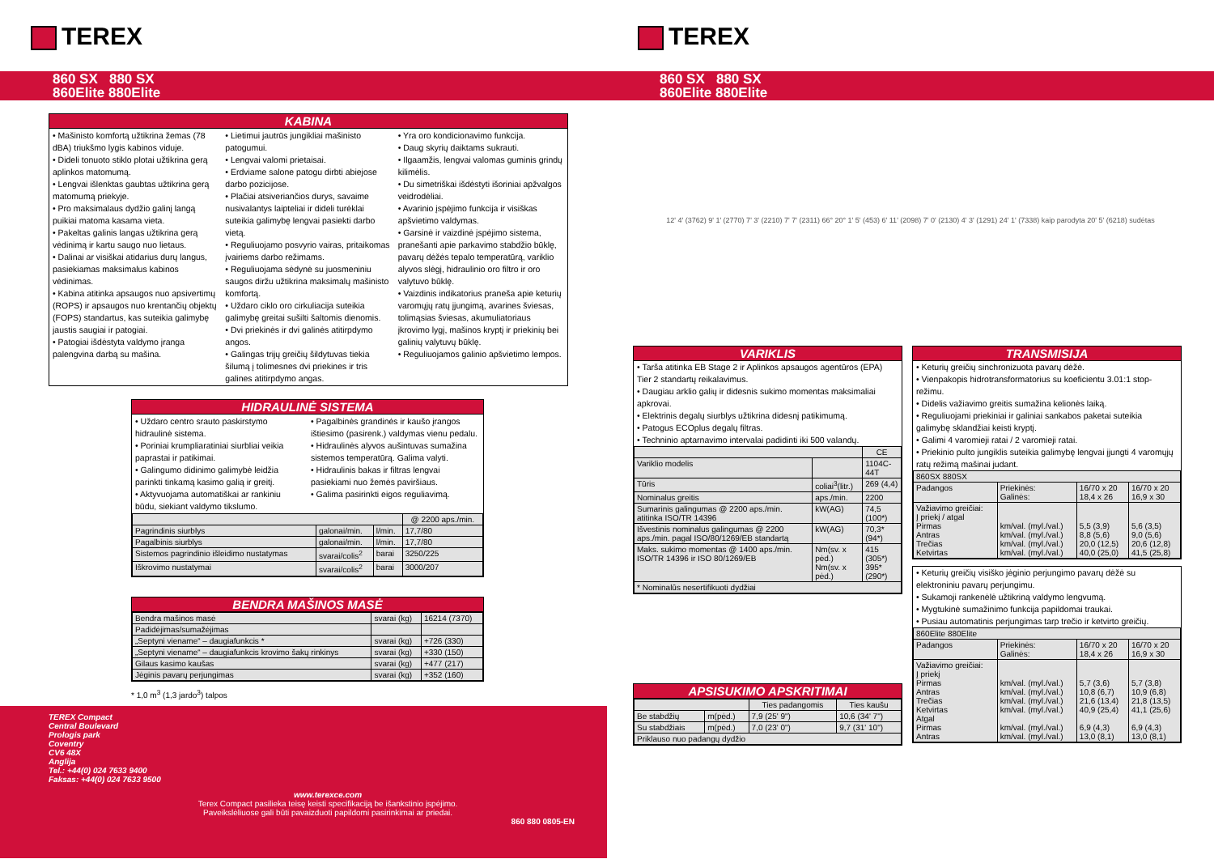TEREX
860 SX 880 SX
860Elite 880Elite
KABINA
• Mašinisto komfortą užtikrina žemas (78 dBA) triukšmo lygis kabinos viduje.
• Dideli tonuoto stiklo plotai užtikrina gerą aplinkos matomumą.
• Lengvai išlenktas gaubtas užtikrina gerą matomumą priekyje.
• Pro maksimalaus dydžio galinį langą puikiai matoma kasama vieta.
• Pakeltas galinis langas užtikrina gerą vėdinimą ir kartu saugo nuo lietaus.
• Dalinai ar visiškai atidarius durų langus, pasiekiamas maksimalus kabinos vėdinimas.
• Kabina atitinka apsaugos nuo apsivertimų (ROPS) ir apsaugos nuo krentančių objektų (FOPS) standartus, kas suteikia galimybę jaustis saugiai ir patogiai.
• Patogiai išdėstyta valdymo įranga palengvina darbą su mašina.
• Lietimui jautrūs jungikliai mašinisto patogumui.
• Lengvai valomi prietaisai.
• Erdviame salone patogu dirbti abiejose darbo pozicijose.
• Plačiai atsiveriančios durys, savaime nusivalantys laipteliai ir dideli turėklai suteikia galimybę lengvai pasiekti darbo vietą.
• Reguliuojamo posvyrio vairas, pritaikomas įvairiems darbo režimams.
• Reguliuojama sėdynė su juosmeniniu saugos diržu užtikrina maksimalų mašinisto komfortą.
• Uždaro ciklo oro cirkuliacija suteikia galimybę greitai sušilti šaltomis dienomis.
• Dvi priekinės ir dvi galinės atitirpdymo angos.
• Galingas trijų greičių šildytuvas tiekia šilumą į tolimesnes dvi priekines ir tris galines atitirpdymo angas.
• Yra oro kondicionavimo funkcija.
• Daug skyrių daiktams sukrauti.
• Ilgaamžis, lengvai valomas guminis grindų kilimėlis.
• Du simetriškai išdėstyti išoriniai apžvalgos veidrodėliai.
• Avarinio įspėjimo funkcija ir visiškas apšvietimo valdymas.
• Garsinė ir vaizdinė įspėjimo sistema, pranešanti apie parkavimo stabdžio būklę, pavarų dėžės tepalo temperatūrą, variklio alyvos slėgį, hidraulinio oro filtro ir oro valytuvo būklę.
• Vaizdinis indikatorius praneša apie keturių varomųjų ratų įjungimą, avarines šviesas, tolimąsias šviesas, akumuliatoriaus įkrovimo lygį, mašinos kryptį ir priekinių bei galinių valytuvų būklę.
• Reguliuojamos galinio apšvietimo lempos.
HIDRAULINĖ SISTEMA
• Uždaro centro srauto paskirstymo hidraulinė sistema.
• Poriniai krumpliaratiniai siurbliai veikia paprastai ir patikimai.
• Galingumo didinimo galimybė leidžia parinkti tinkamą kasimo galią ir greitį.
• Aktyvuojama automatiškai ar rankiniu būdu, siekiant valdymo tikslumo.
• Pagalbinės grandinės ir kaušo įrangos ištiesimo (pasirenk.) valdymas vienu pedalu.
• Hidraulinės alyvos aušintuvas sumažina sistemos temperatūrą. Galima valyti.
• Hidraulinis bakas ir filtras lengvai pasiekiami nuo žemės paviršiaus.
• Galima pasirinkti eigos reguliavimą.
| | | | @ 2200 aps./min. |
| --- | --- | --- | --- |
| Pagrindinis siurblys | galonai/min. | l/min. | 17,7/80 |
| Pagalbinis siurblys | galonai/min. | l/min. | 17,7/80 |
| Sistemos pagrindinio išleidimo nustatymas | svarai/colis<sup>2</sup> | barai | 3250/225 |
| Iškrovimo nustatymai | svarai/colis<sup>2</sup> | barai | 3000/207 |
BENDRA MAŠINOS MASĖ
| Bendra mašinos masė | svarai (kg) | 16214 (7370) |
| Padidėjimas/sumažėjimas | | |
| „Septyni viename“ – daugiafunkcis * | svarai (kg) | +726 (330) |
| „Septyni viename“ – daugiafunkcis krovimo šakų rinkinys | svarai (kg) | +330 (150) |
| Gilaus kasimo kaušas | svarai (kg) | +477 (217) |
| Jėginis pavarų perjungimas | svarai (kg) | +352 (160) |
* 1,0 m<sup>3</sup> (1,3 jardo<sup>3</sup>) talpos
TEREX Compact
Central Boulevard
Prologis park
Coventry
CV6 48X
Anglija
Tel.: +44(0) 024 7633 9400
Faksas: +44(0) 024 7633 9500
www.terexce.com
Terex Compact pasilieka teisę keisti specifikaciją be išankstinio įspėjimo.
Paveikslėliuose gali būti pavaizduoti papildomi pasirinkimai ar priedai.
860 880 0805-EN
TEREX
860 SX 880 SX
860Elite 880Elite
12' 4' (3762) 9' 1' (2770) 7' 3' (2210) 7' 7' (2311) 66° 20° 1' 5' (453) 6' 11' (2098) 7' 0' (2130) 4' 3' (1291) 24' 1' (7338) kaip parodyta 20' 5' (6218) sudėtas
VARIKLIS
• Tarša atitinka EB Stage 2 ir Aplinkos apsaugos agentūros (EPA) Tier 2 standartų reikalavimus.
• Daugiau arklio galių ir didesnis sukimo momentas maksimaliai apkrovai.
• Elektrinis degalų siurblys užtikrina didesnį patikimumą.
• Patogus ECOplus degalų filtras.
• Techninio aptarnavimo intervalai padidinti iki 500 valandų.
| | | CE |
| --- | --- | --- |
| Variklio modelis | | 1104C-44T |
| Tūris | coliai<sup>3</sup>(litr.) | 269 (4,4) |
| Nominalus greitis | aps./min. | 2200 |
| Sumarinis galingumas @ 2200 aps./min. atitinka ISO/TR 14396 | kW(AG) | 74,5 (100*) |
| Išvestinis nominalus galingumas @ 2200 aps./min. pagal ISO/80/1269/EB standartą | kW(AG) | 70,3* (94*) |
| Maks. sukimo momentas @ 1400 aps./min. ISO/TR 14396 ir ISO 80/1269/EB | Nm(sv. x pėd.) Nm(sv. x pėd.) | 415 (305*) 395* (290*) |
| * Nominalūs nesertifikuoti dydžiai | | |
APSISUKIMO APSKRITIMAI
| | | Ties padangomis | Ties kaušu |
| --- | --- | --- | --- |
| Be stabdžių | m(pėd.) | 7,9 (25' 9") | 10,6 (34' 7") |
| Su stabdžiais | m(pėd.) | 7,0 (23' 0") | 9,7 (31' 10") |
| Priklauso nuo padangų dydžio | | | |
TRANSMISIJA
• Keturių greičių sinchronizuota pavarų dėžė.
• Vienpakopis hidrotransformatorius su koeficientu 3.01:1 stop-režimu.
• Didelis važiavimo greitis sumažina kelionės laiką.
• Reguliuojami priekiniai ir galiniai sankabos paketai suteikia galimybę sklandžiai keisti kryptį.
• Galimi 4 varomieji ratai / 2 varomieji ratai.
• Priekinio pulto jungiklis suteikia galimybę lengvai įjungti 4 varomųjų ratų režimą mašinai judant.
| 860SX 880SX | | | |
| --- | --- | --- | --- |
| Padangos | Priekinės: Galinės: | 16/70 x 20 18,4 x 26 | 16/70 x 20 16,9 x 30 |
| Važiavimo greičiai: Į priekį / atgal Pirmas Antras Trečias Ketvirtas | km/val. (myl./val.) km/val. (myl./val.) km/val. (myl./val.) km/val. (myl./val.) | 5,5 (3,9) 8,8 (5,6) 20,0 (12,5) 40,0 (25,0) | 5,6 (3,5) 9,0 (5,6) 20,6 (12,8) 41,5 (25,8) |
• Keturių greičių visiško jėginio perjungimo pavarų dėžė su elektroniniu pavarų perjungimu.
• Sukamoji rankenėlė užtikriną valdymo lengvumą.
• Mygtukinė sumažinimo funkcija papildomai traukai.
• Pusiau automatinis perjungimas tarp trečio ir ketvirto greičių.
| 860Elite 880Elite | | | |
| --- | --- | --- | --- |
| Padangos | Priekinės: Galinės: | 16/70 x 20 18,4 x 26 | 16/70 x 20 16,9 x 30 |
| Važiavimo greičiai: Į priekį Pirmas Antras Trečias Ketvirtas Atgal Pirmas Antras | km/val. (myl./val.) km/val. (myl./val.) km/val. (myl./val.) km/val. (myl./val.) km/val. (myl./val.) km/val. (myl./val.) | 5,7 (3,6) 10,8 (6,7) 21,6 (13,4) 40,9 (25,4) 6,9 (4,3) 13,0 (8,1) | 5,7 (3,8) 10,9 (6,8) 21,8 (13,5) 41,1 (25,6) 6,9 (4,3) 13,0 (8,1) |